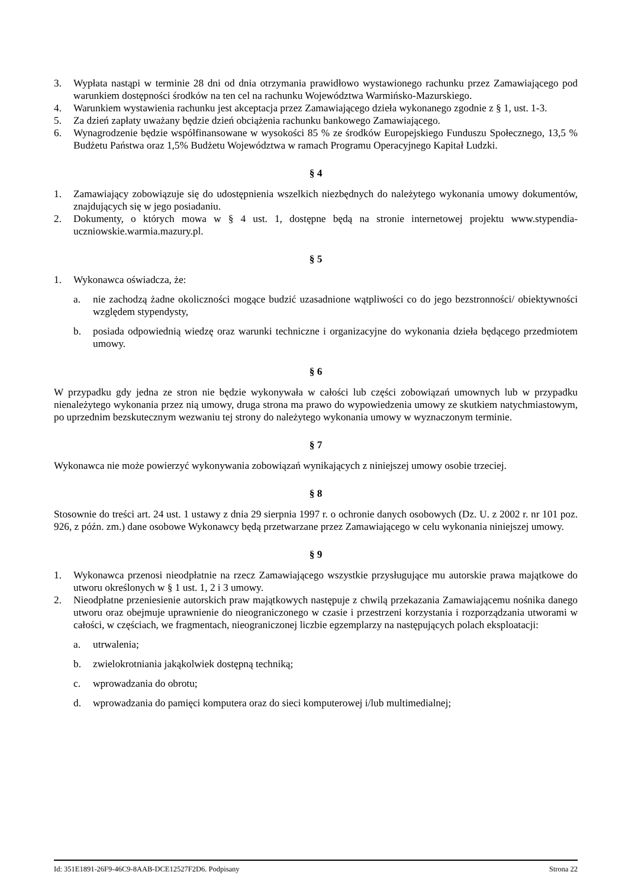3. Wypłata nastąpi w terminie 28 dni od dnia otrzymania prawidłowo wystawionego rachunku przez Zamawiającego pod warunkiem dostępności środków na ten cel na rachunku Województwa Warmińsko-Mazurskiego.
4. Warunkiem wystawienia rachunku jest akceptacja przez Zamawiającego dzieła wykonanego zgodnie z § 1, ust. 1-3.
5. Za dzień zapłaty uważany będzie dzień obciążenia rachunku bankowego Zamawiającego.
6. Wynagrodzenie będzie współfinansowane w wysokości 85 % ze środków Europejskiego Funduszu Społecznego, 13,5 % Budżetu Państwa oraz 1,5% Budżetu Województwa w ramach Programu Operacyjnego Kapitał Ludzki.
§ 4
1. Zamawiający zobowiązuje się do udostępnienia wszelkich niezbędnych do należytego wykonania umowy dokumentów, znajdujących się w jego posiadaniu.
2. Dokumenty, o których mowa w § 4 ust. 1, dostępne będą na stronie internetowej projektu www.stypendia-uczniowskie.warmia.mazury.pl.
§ 5
1. Wykonawca oświadcza, że:
a. nie zachodzą żadne okoliczności mogące budzić uzasadnione wątpliwości co do jego bezstronności/ obiektywności względem stypendysty,
b. posiada odpowiednią wiedzę oraz warunki techniczne i organizacyjne do wykonania dzieła będącego przedmiotem umowy.
§ 6
W przypadku gdy jedna ze stron nie będzie wykonywała w całości lub części zobowiązań umownych lub w przypadku nienależytego wykonania przez nią umowy, druga strona ma prawo do wypowiedzenia umowy ze skutkiem natychmiastowym, po uprzednim bezskutecznym wezwaniu tej strony do należytego wykonania umowy w wyznaczonym terminie.
§ 7
Wykonawca nie może powierzyć wykonywania zobowiązań wynikających z niniejszej umowy osobie trzeciej.
§ 8
Stosownie do treści art. 24 ust. 1 ustawy z dnia 29 sierpnia 1997 r. o ochronie danych osobowych (Dz. U. z 2002 r. nr 101 poz. 926, z późn. zm.) dane osobowe Wykonawcy będą przetwarzane przez Zamawiającego w celu wykonania niniejszej umowy.
§ 9
1. Wykonawca przenosi nieodpłatnie na rzecz Zamawiającego wszystkie przysługujące mu autorskie prawa majątkowe do utworu określonych w § 1 ust. 1, 2 i 3 umowy.
2. Nieodpłatne przeniesienie autorskich praw majątkowych następuje z chwilą przekazania Zamawiającemu nośnika danego utworu oraz obejmuje uprawnienie do nieograniczonego w czasie i przestrzeni korzystania i rozporządzania utworami w całości, w częściach, we fragmentach, nieograniczonej liczbie egzemplarzy na następujących polach eksploatacji:
a. utrwalenia;
b. zwielokrotniania jakąkolwiek dostępną techniką;
c. wprowadzania do obrotu;
d. wprowadzania do pamięci komputera oraz do sieci komputerowej i/lub multimedialnej;
Id: 351E1891-26F9-46C9-8AAB-DCE12527F2D6. Podpisany Strona 22